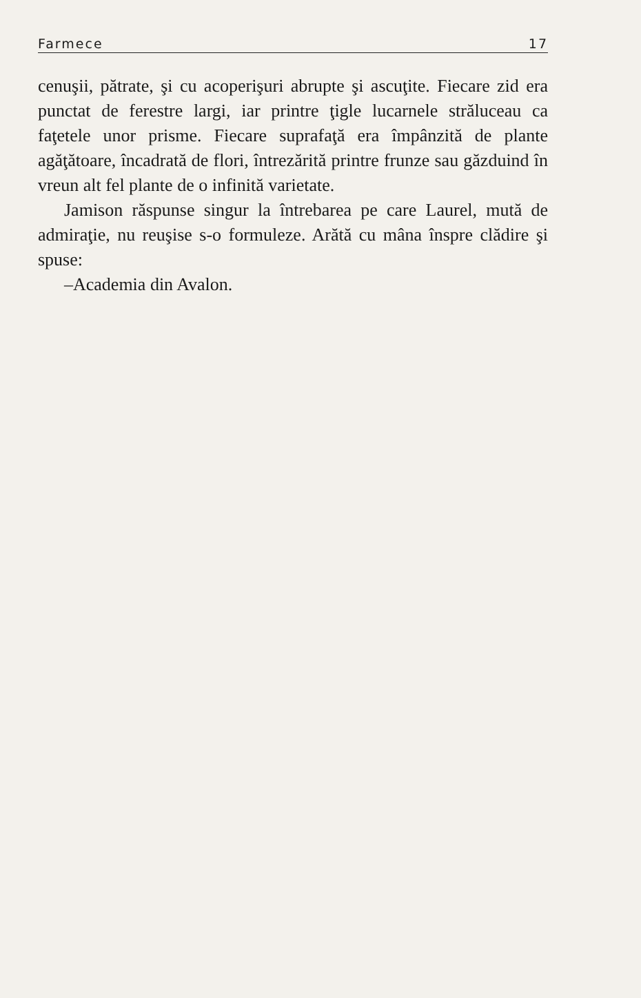Farmece 17
cenuşii, pătrate, şi cu acoperişuri abrupte şi ascuţite. Fiecare zid era punctat de ferestre largi, iar printre ţigle lucarnele străluceau ca faţetele unor prisme. Fiecare suprafaţă era împânzită de plante agăţătoare, încadrată de flori, întrezărită printre frunze sau găzduind în vreun alt fel plante de o infinită varietate.
Jamison răspunse singur la întrebarea pe care Laurel, mută de admiraţie, nu reuşise s-o formuleze. Arătă cu mâna înspre clădire şi spuse:
–Academia din Avalon.